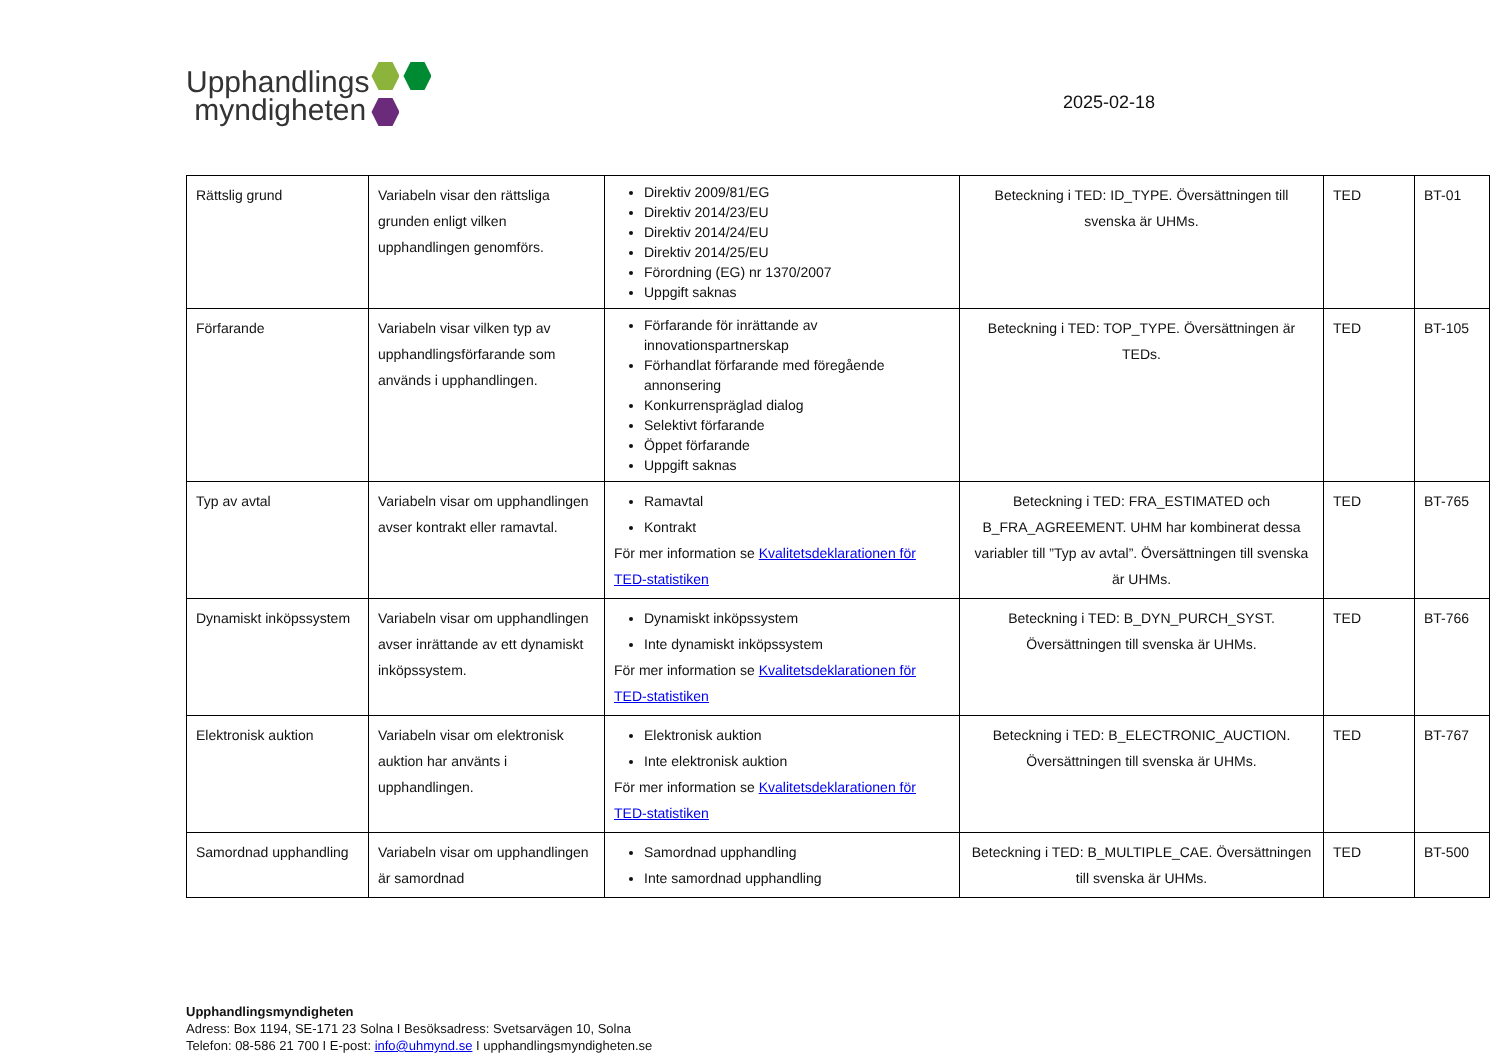Upphandlings
myndigheten
2025-02-18
| Rättslig grund | Variabeln visar den rättsliga grunden enligt vilken upphandlingen genomförs. | Direktiv 2009/81/EG Direktiv 2014/23/EU Direktiv 2014/24/EU Direktiv 2014/25/EU Förordning (EG) nr 1370/2007 Uppgift saknas | Beteckning i TED: ID_TYPE. Översättningen till svenska är UHMs. | TED | BT-01 |
| Förfarande | Variabeln visar vilken typ av upphandlingsförfarande som används i upphandlingen. | Förfarande för inrättande av innovationspartnerskap Förhandlat förfarande med föregående annonsering Konkurrenspräglad dialog Selektivt förfarande Öppet förfarande Uppgift saknas | Beteckning i TED: TOP_TYPE. Översättningen är TEDs. | TED | BT-105 |
| Typ av avtal | Variabeln visar om upphandlingen avser kontrakt eller ramavtal. | Ramavtal Kontrakt För mer information se Kvalitetsdeklarationen för TED-statistiken | Beteckning i TED: FRA_ESTIMATED och B_FRA_AGREEMENT. UHM har kombinerat dessa variabler till ”Typ av avtal”. Översättningen till svenska är UHMs. | TED | BT-765 |
| Dynamiskt inköpssystem | Variabeln visar om upphandlingen avser inrättande av ett dynamiskt inköpssystem. | Dynamiskt inköpssystem Inte dynamiskt inköpssystem För mer information se Kvalitetsdeklarationen för TED-statistiken | Beteckning i TED: B_DYN_PURCH_SYST. Översättningen till svenska är UHMs. | TED | BT-766 |
| Elektronisk auktion | Variabeln visar om elektronisk auktion har använts i upphandlingen. | Elektronisk auktion Inte elektronisk auktion För mer information se Kvalitetsdeklarationen för TED-statistiken | Beteckning i TED: B_ELECTRONIC_AUCTION. Översättningen till svenska är UHMs. | TED | BT-767 |
| Samordnad upphandling | Variabeln visar om upphandlingen är samordnad | Samordnad upphandling Inte samordnad upphandling | Beteckning i TED: B_MULTIPLE_CAE. Översättningen till svenska är UHMs. | TED | BT-500 |
Upphandlingsmyndigheten
Adress: Box 1194, SE-171 23 Solna I Besöksadress: Svetsarvägen 10, Solna
Telefon: 08-586 21 700 I E-post: info@uhmynd.se I upphandlingsmyndigheten.se